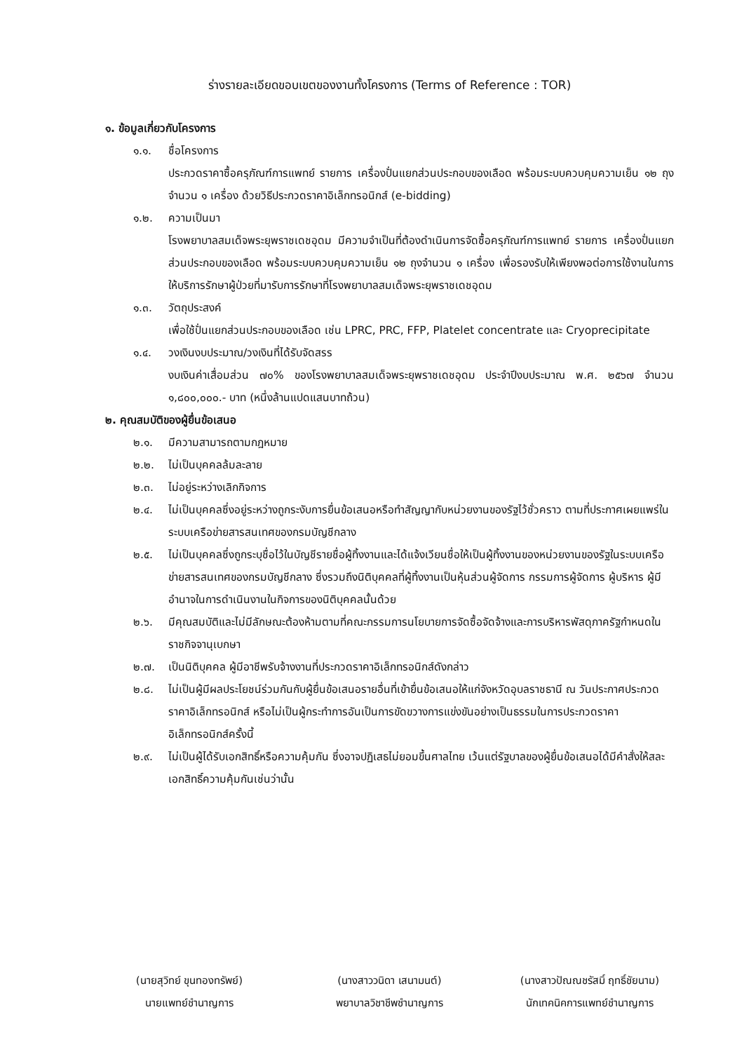ร่างรายละเอียดขอบเขตของงานทั้งโครงการ (Terms of Reference : TOR)
๑. ข้อมูลเกี่ยวกับโครงการ
๑.๑. ชื่อโครงการ
ประกวดราคาซื้อครุภัณฑ์การแพทย์ รายการ เครื่องปั่นแยกส่วนประกอบของเลือด พร้อมระบบควบคุมความเย็น ๑๒ ถุง จำนวน ๑ เครื่อง ด้วยวิธีประกวดราคาอิเล็กทรอนิกส์ (e-bidding)
๑.๒. ความเป็นมา
โรงพยาบาลสมเด็จพระยุพราชเดชอุดม มีความจำเป็นที่ต้องดำเนินการจัดซื้อครุภัณฑ์การแพทย์ รายการ เครื่องปั่นแยกส่วนประกอบของเลือด พร้อมระบบควบคุมความเย็น ๑๒ ถุงจำนวน ๑ เครื่อง เพื่อรองรับให้เพียงพอต่อการใช้งานในการให้บริการรักษาผู้ป่วยที่มารับการรักษาที่โรงพยาบาลสมเด็จพระยุพราชเดชอุดม
๑.๓. วัตถุประสงค์
เพื่อใช้ปั่นแยกส่วนประกอบของเลือด เช่น LPRC, PRC, FFP, Platelet concentrate และ Cryoprecipitate
๑.๔. วงเงินงบประมาณ/วงเงินที่ได้รับจัดสรร
งบเงินค่าเสื่อมส่วน ๗๐% ของโรงพยาบาลสมเด็จพระยุพราชเดชอุดม ประจำปีงบประมาณ พ.ศ. ๒๕๖๗ จำนวน ๑,๘๐๐,๐๐๐.- บาท (หนึ่งล้านแปดแสนบาทถ้วน)
๒. คุณสมบัติของผู้ยื่นข้อเสนอ
๒.๑. มีความสามารถตามกฎหมาย
๒.๒. ไม่เป็นบุคคลล้มละลาย
๒.๓. ไม่อยู่ระหว่างเลิกกิจการ
๒.๔. ไม่เป็นบุคคลซึ่งอยู่ระหว่างถูกระงับการยื่นข้อเสนอหรือทำสัญญากับหน่วยงานของรัฐไว้ชั่วคราว ตามที่ประกาศเผยแพร่ในระบบเครือข่ายสารสนเทศของกรมบัญชีกลาง
๒.๕. ไม่เป็นบุคคลซึ่งถูกระบุชื่อไว้ในบัญชีรายชื่อผู้ทิ้งงานและได้แจ้งเวียนชื่อให้เป็นผู้ทิ้งงานของหน่วยงานของรัฐในระบบเครือข่ายสารสนเทศของกรมบัญชีกลาง ซึ่งรวมถึงนิติบุคคลที่ผู้ทิ้งงานเป็นหุ้นส่วนผู้จัดการ กรรมการผู้จัดการ ผู้บริหาร ผู้มีอำนาจในการดำเนินงานในกิจการของนิติบุคคลนั้นด้วย
๒.๖. มีคุณสมบัติและไม่มีลักษณะต้องห้ามตามที่คณะกรรมการนโยบายการจัดซื้อจัดจ้างและการบริหารพัสดุภาครัฐกำหนดในราชกิจจานุเบกษา
๒.๗. เป็นนิติบุคคล ผู้มีอาชีพรับจ้างงานที่ประกวดราคาอิเล็กทรอนิกส์ดังกล่าว
๒.๘. ไม่เป็นผู้มีผลประโยชน์ร่วมกันกับผู้ยื่นข้อเสนอรายอื่นที่เข้ายื่นข้อเสนอให้แก่จังหวัดอุบลราชธานี ณ วันประกาศประกวดราคาอิเล็กทรอนิกส์ หรือไม่เป็นผู้กระทำการอันเป็นการขัดขวางการแข่งขันอย่างเป็นธรรมในการประกวดราคาอิเล็กทรอนิกส์ครั้งนี้
๒.๙. ไม่เป็นผู้ได้รับเอกสิทธิ์หรือความคุ้มกัน ซึ่งอาจปฏิเสธไม่ยอมขึ้นศาลไทย เว้นแต่รัฐบาลของผู้ยื่นข้อเสนอได้มีคำสั่งให้สละเอกสิทธิ์ความคุ้มกันเช่นว่านั้น
(นายสุวิทย์ ขุนทองทรัพย์)
นายแพทย์ชำนาญการ
(นางสาววนิดา เสนามนต์)
พยาบาลวิชาชีพชำนาญการ
(นางสาวปัณณชรัสมิ์ ฤทธิ์ชัยนาม)
นักเทคนิคการแพทย์ชำนาญการ